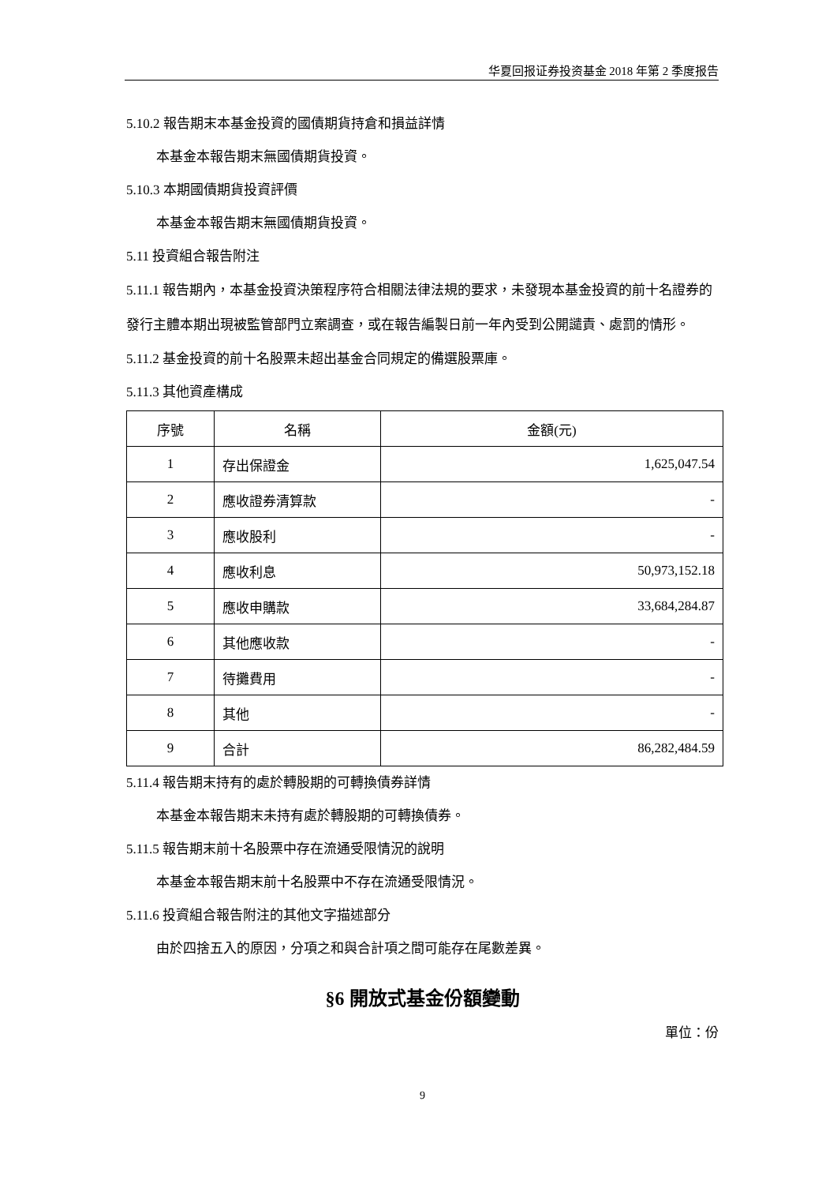华夏回报证券投资基金 2018 年第 2 季度报告
5.10.2 報告期末本基金投資的國債期貨持倉和損益詳情
本基金本報告期末無國債期貨投資。
5.10.3 本期國債期貨投資評價
本基金本報告期末無國債期貨投資。
5.11 投資組合報告附注
5.11.1 報告期內，本基金投資決策程序符合相關法律法規的要求，未發現本基金投資的前十名證券的發行主體本期出現被監管部門立案調查，或在報告編製日前一年內受到公開譴責、處罰的情形。
5.11.2 基金投資的前十名股票未超出基金合同規定的備選股票庫。
5.11.3 其他資產構成
| 序號 | 名稱 | 金額(元) |
| --- | --- | --- |
| 1 | 存出保證金 | 1,625,047.54 |
| 2 | 應收證券清算款 | - |
| 3 | 應收股利 | - |
| 4 | 應收利息 | 50,973,152.18 |
| 5 | 應收申購款 | 33,684,284.87 |
| 6 | 其他應收款 | - |
| 7 | 待攤費用 | - |
| 8 | 其他 | - |
| 9 | 合計 | 86,282,484.59 |
5.11.4 報告期末持有的處於轉股期的可轉換債券詳情
本基金本報告期末未持有處於轉股期的可轉換債券。
5.11.5 報告期末前十名股票中存在流通受限情況的說明
本基金本報告期末前十名股票中不存在流通受限情況。
5.11.6 投資組合報告附注的其他文字描述部分
由於四捨五入的原因，分項之和與合計項之間可能存在尾數差異。
§6 開放式基金份額變動
單位：份
9